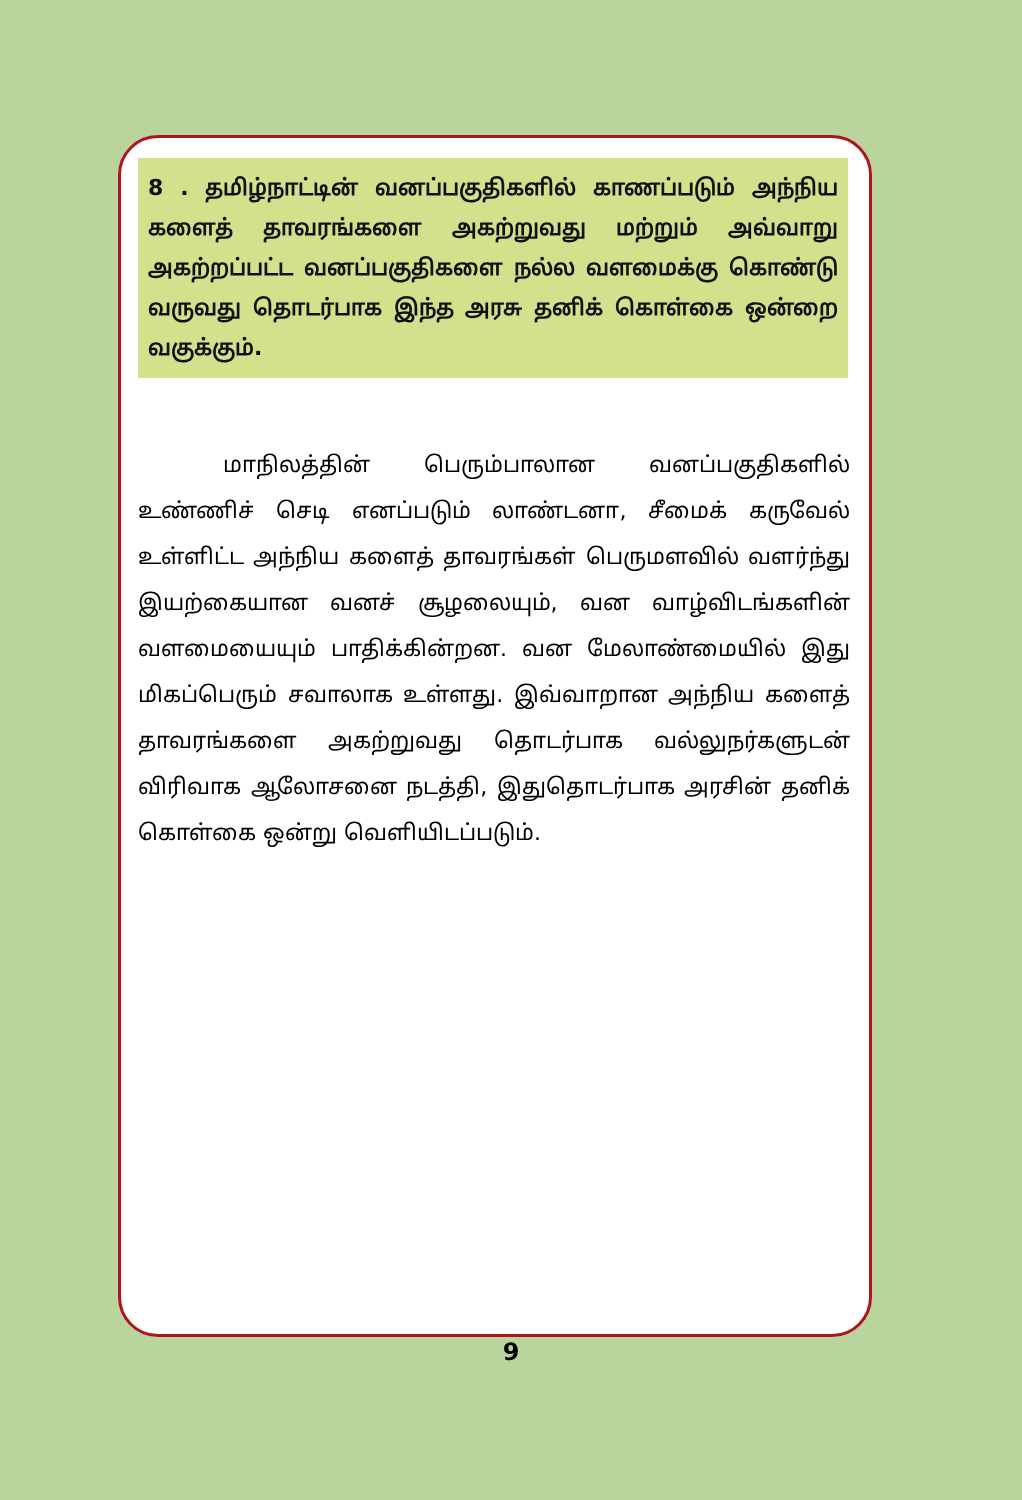8 . தமிழ்நாட்டின் வனப்பகுதிகளில் காணப்படும் அந்நிய களைத் தாவரங்களை அகற்றுவது மற்றும் அவ்வாறு அகற்றப்பட்ட வனப்பகுதிகளை நல்ல வளமைக்கு கொண்டு வருவது தொடர்பாக இந்த அரசு தனிக் கொள்கை ஒன்றை வகுக்கும்.
மாநிலத்தின் பெரும்பாலான வனப்பகுதிகளில் உண்ணிச் செடி எனப்படும் லாண்டனா, சீமைக் கருவேல் உள்ளிட்ட அந்நிய களைத் தாவரங்கள் பெருமளவில் வளர்ந்து இயற்கையான வனச் சூழலையும், வன வாழ்விடங்களின் வளமையையும் பாதிக்கின்றன. வன மேலாண்மையில் இது மிகப்பெரும் சவாலாக உள்ளது. இவ்வாறான அந்நிய களைத் தாவரங்களை அகற்றுவது தொடர்பாக வல்லுநர்களுடன் விரிவாக ஆலோசனை நடத்தி, இதுதொடர்பாக அரசின் தனிக் கொள்கை ஒன்று வெளியிடப்படும்.
9